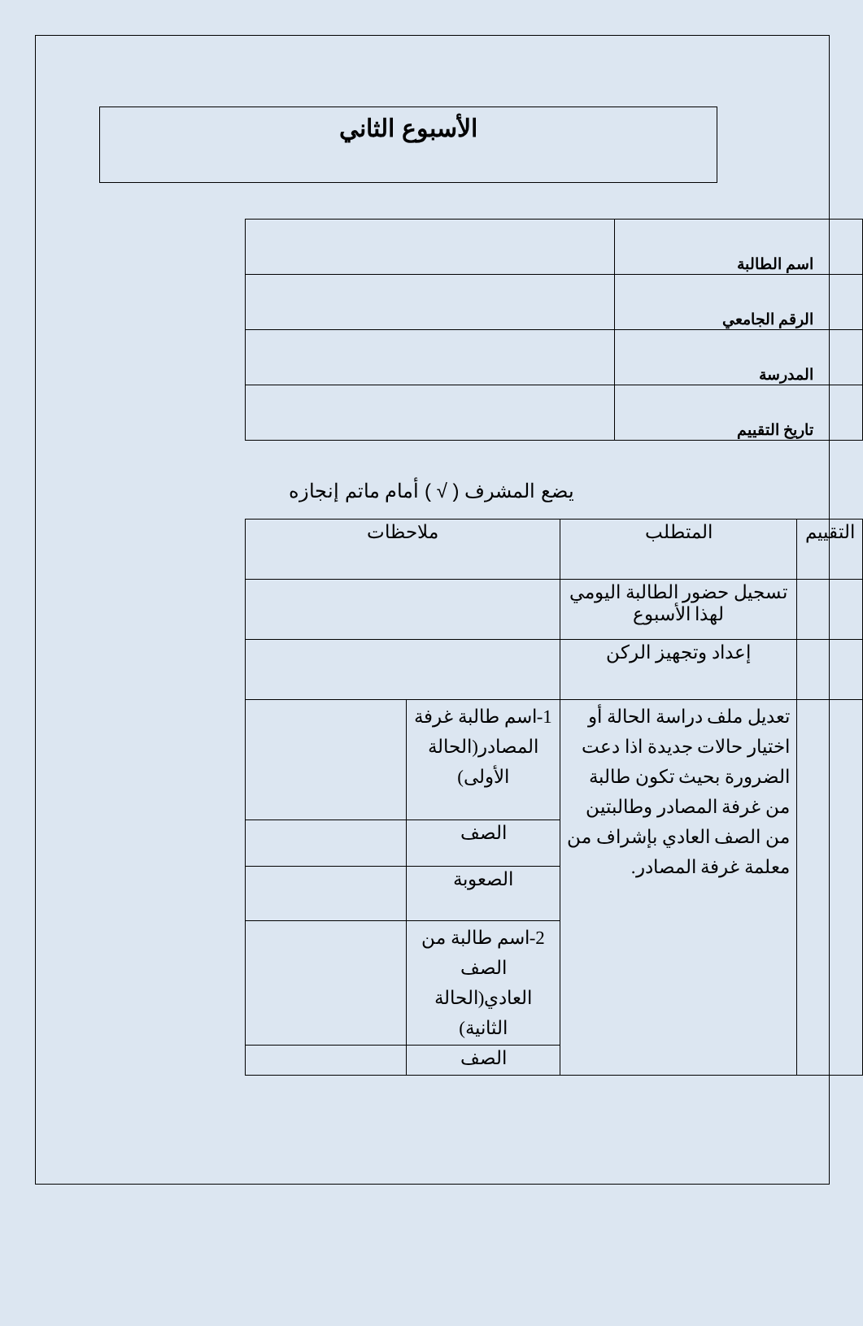الأسبوع الثاني
| اسم الطالبة | |
| الرقم الجامعي | |
| المدرسة | |
| تاريخ التقييم | |
يضع المشرف ( √ ) أمام ماتم إنجازه
| التقييم | المتطلب | ملاحظات | |
| | تسجيل حضور الطالبة اليومي لهذا الأسبوع | | |
| | إعداد وتجهيز الركن | | |
| | تعديل ملف دراسة الحالة أو اختيار حالات جديدة اذا دعت الضرورة بحيث تكون طالبة من غرفة المصادر وطالبتين من الصف العادي بإشراف من معلمة غرفة المصادر. | 1-اسم طالبة غرفة المصادر(الحالة الأولى) | |
| | | الصف | |
| | | الصعوبة | |
| | | 2-اسم طالبة من الصف العادي(الحالة الثانية) | |
| | | الصف | |